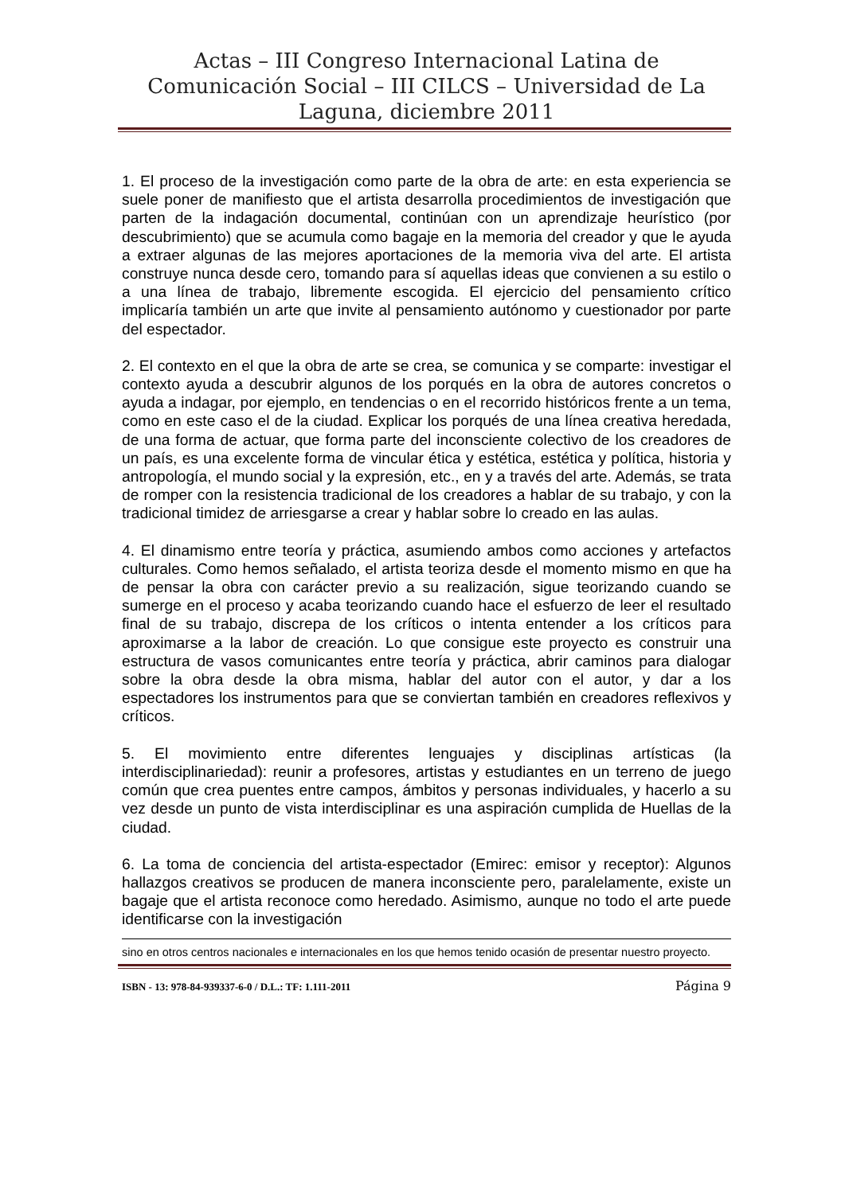Actas – III Congreso Internacional Latina de Comunicación Social – III CILCS – Universidad de La Laguna, diciembre 2011
1. El proceso de la investigación como parte de la obra de arte: en esta experiencia se suele poner de manifiesto que el artista desarrolla procedimientos de investigación que parten de la indagación documental, continúan con un aprendizaje heurístico (por descubrimiento) que se acumula como bagaje en la memoria del creador y que le ayuda a extraer algunas de las mejores aportaciones de la memoria viva del arte. El artista construye nunca desde cero, tomando para sí aquellas ideas que convienen a su estilo o a una línea de trabajo, libremente escogida. El ejercicio del pensamiento crítico implicaría también un arte que invite al pensamiento autónomo y cuestionador por parte del espectador.
2. El contexto en el que la obra de arte se crea, se comunica y se comparte: investigar el contexto ayuda a descubrir algunos de los porqués en la obra de autores concretos o ayuda a indagar, por ejemplo, en tendencias o en el recorrido históricos frente a un tema, como en este caso el de la ciudad. Explicar los porqués de una línea creativa heredada, de una forma de actuar, que forma parte del inconsciente colectivo de los creadores de un país, es una excelente forma de vincular ética y estética, estética y política, historia y antropología, el mundo social y la expresión, etc., en y a través del arte. Además, se trata de romper con la resistencia tradicional de los creadores a hablar de su trabajo, y con la tradicional timidez de arriesgarse a crear y hablar sobre lo creado en las aulas.
4. El dinamismo entre teoría y práctica, asumiendo ambos como acciones y artefactos culturales. Como hemos señalado, el artista teoriza desde el momento mismo en que ha de pensar la obra con carácter previo a su realización, sigue teorizando cuando se sumerge en el proceso y acaba teorizando cuando hace el esfuerzo de leer el resultado final de su trabajo, discrepa de los críticos o intenta entender a los críticos para aproximarse a la labor de creación. Lo que consigue este proyecto es construir una estructura de vasos comunicantes entre teoría y práctica, abrir caminos para dialogar sobre la obra desde la obra misma, hablar del autor con el autor, y dar a los espectadores los instrumentos para que se conviertan también en creadores reflexivos y críticos.
5. El movimiento entre diferentes lenguajes y disciplinas artísticas (la interdisciplinariedad): reunir a profesores, artistas y estudiantes en un terreno de juego común que crea puentes entre campos, ámbitos y personas individuales, y hacerlo a su vez desde un punto de vista interdisciplinar es una aspiración cumplida de Huellas de la ciudad.
6. La toma de conciencia del artista-espectador (Emirec: emisor y receptor): Algunos hallazgos creativos se producen de manera inconsciente pero, paralelamente, existe un bagaje que el artista reconoce como heredado. Asimismo, aunque no todo el arte puede identificarse con la investigación
sino en otros centros nacionales e internacionales en los que hemos tenido ocasión de presentar nuestro proyecto.
ISBN - 13: 978-84-939337-6-0 / D.L.: TF: 1.111-2011 Página 9